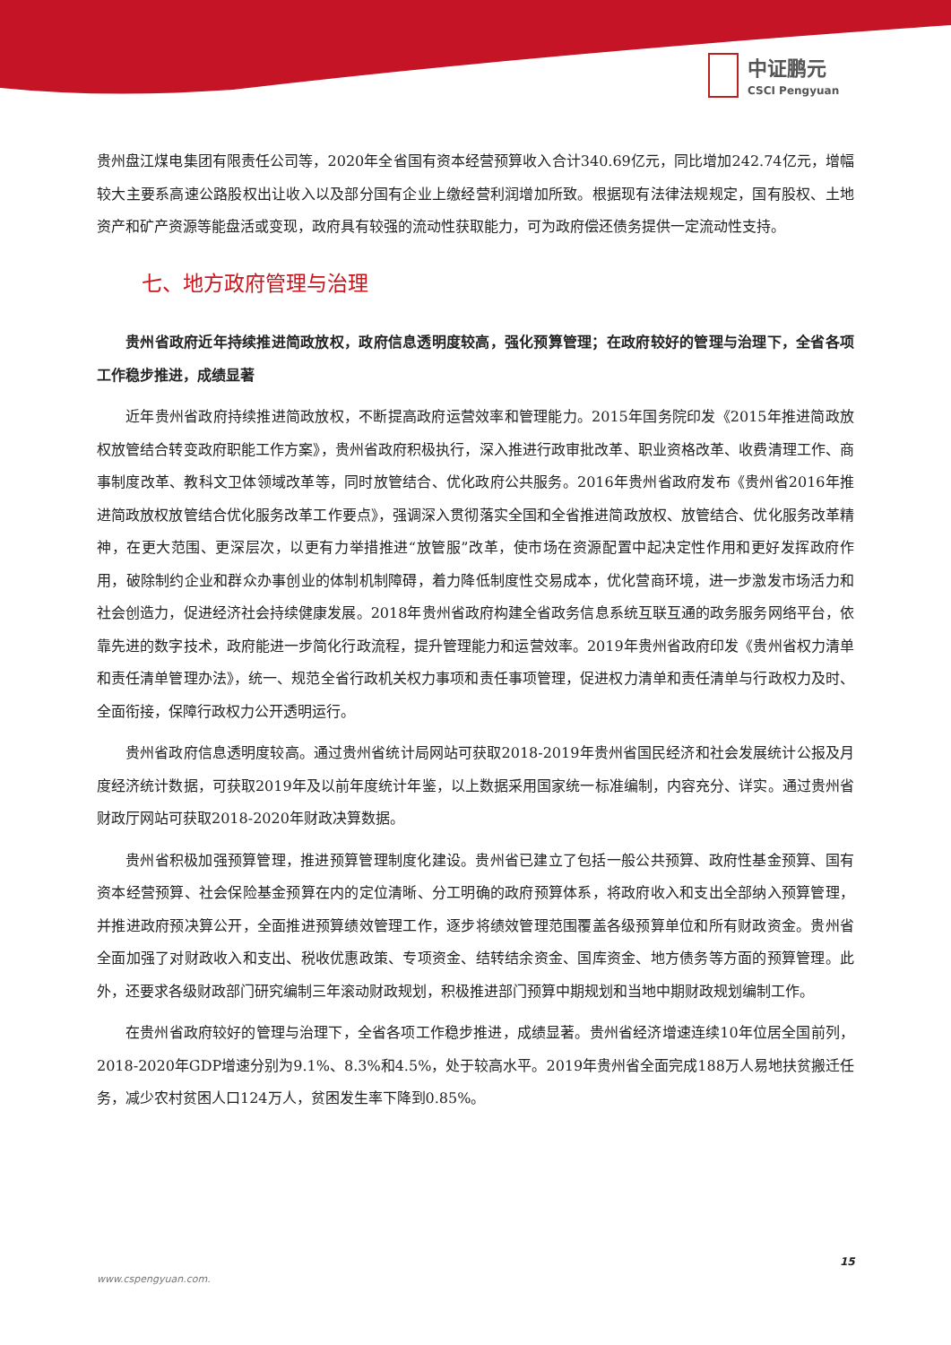中证鹏元
CSCI Pengyuan
贵州盘江煤电集团有限责任公司等，2020年全省国有资本经营预算收入合计340.69亿元，同比增加242.74亿元，增幅较大主要系高速公路股权出让收入以及部分国有企业上缴经营利润增加所致。根据现有法律法规规定，国有股权、土地资产和矿产资源等能盘活或变现，政府具有较强的流动性获取能力，可为政府偿还债务提供一定流动性支持。
七、地方政府管理与治理
贵州省政府近年持续推进简政放权，政府信息透明度较高，强化预算管理；在政府较好的管理与治理下，全省各项工作稳步推进，成绩显著
近年贵州省政府持续推进简政放权，不断提高政府运营效率和管理能力。2015年国务院印发《2015年推进简政放权放管结合转变政府职能工作方案》，贵州省政府积极执行，深入推进行政审批改革、职业资格改革、收费清理工作、商事制度改革、教科文卫体领域改革等，同时放管结合、优化政府公共服务。2016年贵州省政府发布《贵州省2016年推进简政放权放管结合优化服务改革工作要点》，强调深入贯彻落实全国和全省推进简政放权、放管结合、优化服务改革精神，在更大范围、更深层次，以更有力举措推进“放管服”改革，使市场在资源配置中起决定性作用和更好发挥政府作用，破除制约企业和群众办事创业的体制机制障碍，着力降低制度性交易成本，优化营商环境，进一步激发市场活力和社会创造力，促进经济社会持续健康发展。2018年贵州省政府构建全省政务信息系统互联互通的政务服务网络平台，依靠先进的数字技术，政府能进一步简化行政流程，提升管理能力和运营效率。2019年贵州省政府印发《贵州省权力清单和责任清单管理办法》，统一、规范全省行政机关权力事项和责任事项管理，促进权力清单和责任清单与行政权力及时、全面衔接，保障行政权力公开透明运行。
贵州省政府信息透明度较高。通过贵州省统计局网站可获取2018-2019年贵州省国民经济和社会发展统计公报及月度经济统计数据，可获取2019年及以前年度统计年鉴，以上数据采用国家统一标准编制，内容充分、详实。通过贵州省财政厅网站可获取2018-2020年财政决算数据。
贵州省积极加强预算管理，推进预算管理制度化建设。贵州省已建立了包括一般公共预算、政府性基金预算、国有资本经营预算、社会保险基金预算在内的定位清晰、分工明确的政府预算体系，将政府收入和支出全部纳入预算管理，并推进政府预决算公开，全面推进预算绩效管理工作，逐步将绩效管理范围覆盖各级预算单位和所有财政资金。贵州省全面加强了对财政收入和支出、税收优惠政策、专项资金、结转结余资金、国库资金、地方债务等方面的预算管理。此外，还要求各级财政部门研究编制三年滚动财政规划，积极推进部门预算中期规划和当地中期财政规划编制工作。
在贵州省政府较好的管理与治理下，全省各项工作稳步推进，成绩显著。贵州省经济增速连续10年位居全国前列，2018-2020年GDP增速分别为9.1%、8.3%和4.5%，处于较高水平。2019年贵州省全面完成188万人易地扶贫搬迁任务，减少农村贫困人口124万人，贫困发生率下降到0.85%。
15
www.cspengyuan.com.